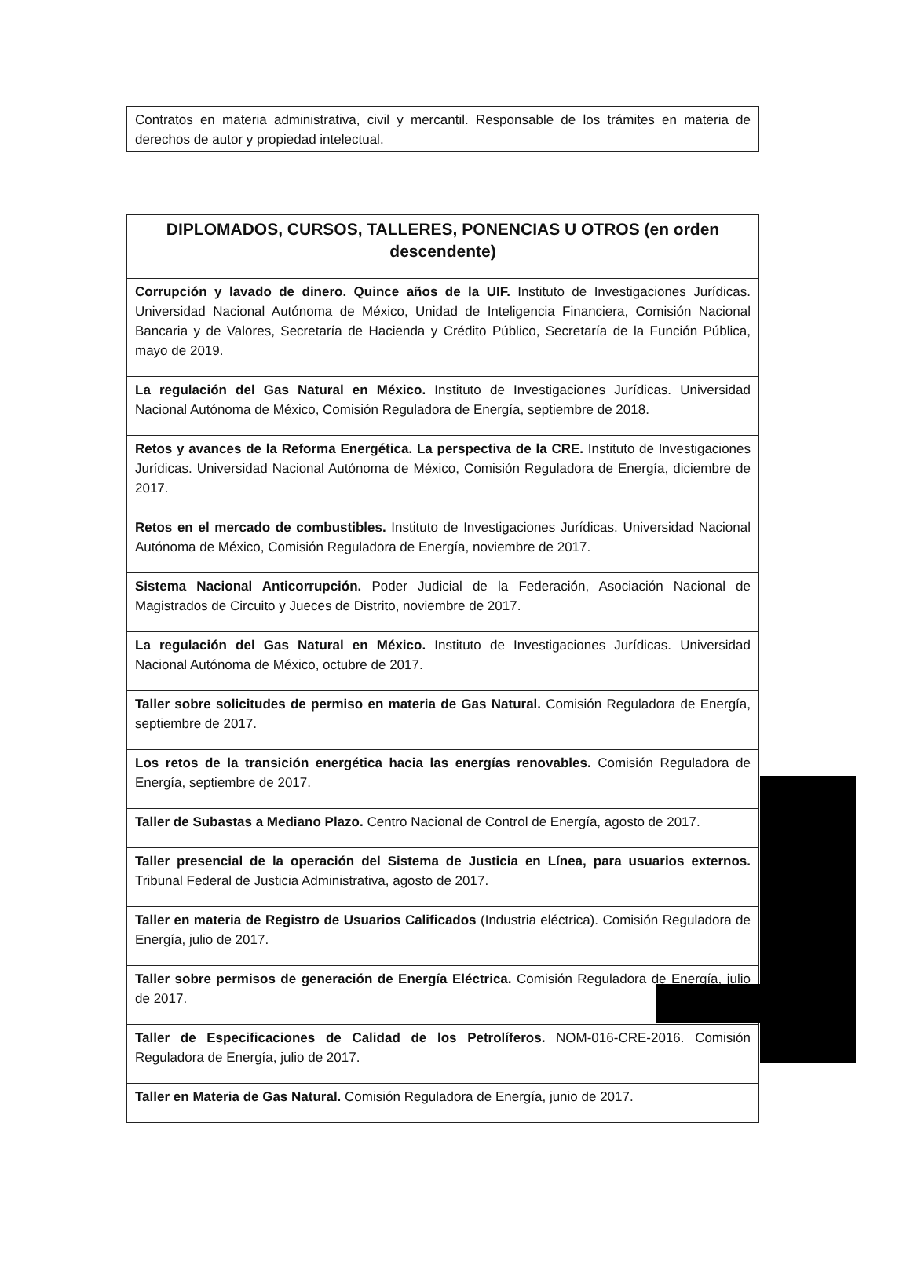| Contratos en materia administrativa, civil y mercantil. Responsable de los trámites en materia de derechos de autor y propiedad intelectual. |
| DIPLOMADOS, CURSOS, TALLERES, PONENCIAS U OTROS (en orden descendente) |
| --- |
| Corrupción y lavado de dinero. Quince años de la UIF. Instituto de Investigaciones Jurídicas. Universidad Nacional Autónoma de México, Unidad de Inteligencia Financiera, Comisión Nacional Bancaria y de Valores, Secretaría de Hacienda y Crédito Público, Secretaría de la Función Pública, mayo de 2019. |
| La regulación del Gas Natural en México. Instituto de Investigaciones Jurídicas. Universidad Nacional Autónoma de México, Comisión Reguladora de Energía, septiembre de 2018. |
| Retos y avances de la Reforma Energética. La perspectiva de la CRE. Instituto de Investigaciones Jurídicas. Universidad Nacional Autónoma de México, Comisión Reguladora de Energía, diciembre de 2017. |
| Retos en el mercado de combustibles. Instituto de Investigaciones Jurídicas. Universidad Nacional Autónoma de México, Comisión Reguladora de Energía, noviembre de 2017. |
| Sistema Nacional Anticorrupción. Poder Judicial de la Federación, Asociación Nacional de Magistrados de Circuito y Jueces de Distrito, noviembre de 2017. |
| La regulación del Gas Natural en México. Instituto de Investigaciones Jurídicas. Universidad Nacional Autónoma de México, octubre de 2017. |
| Taller sobre solicitudes de permiso en materia de Gas Natural. Comisión Reguladora de Energía, septiembre de 2017. |
| Los retos de la transición energética hacia las energías renovables. Comisión Reguladora de Energía, septiembre de 2017. |
| Taller de Subastas a Mediano Plazo. Centro Nacional de Control de Energía, agosto de 2017. |
| Taller presencial de la operación del Sistema de Justicia en Línea, para usuarios externos. Tribunal Federal de Justicia Administrativa, agosto de 2017. |
| Taller en materia de Registro de Usuarios Calificados (Industria eléctrica). Comisión Reguladora de Energía, julio de 2017. |
| Taller sobre permisos de generación de Energía Eléctrica. Comisión Reguladora de Energía, julio de 2017. |
| Taller de Especificaciones de Calidad de los Petrolíferos. NOM-016-CRE-2016. Comisión Reguladora de Energía, julio de 2017. |
| Taller en Materia de Gas Natural. Comisión Reguladora de Energía, junio de 2017. |